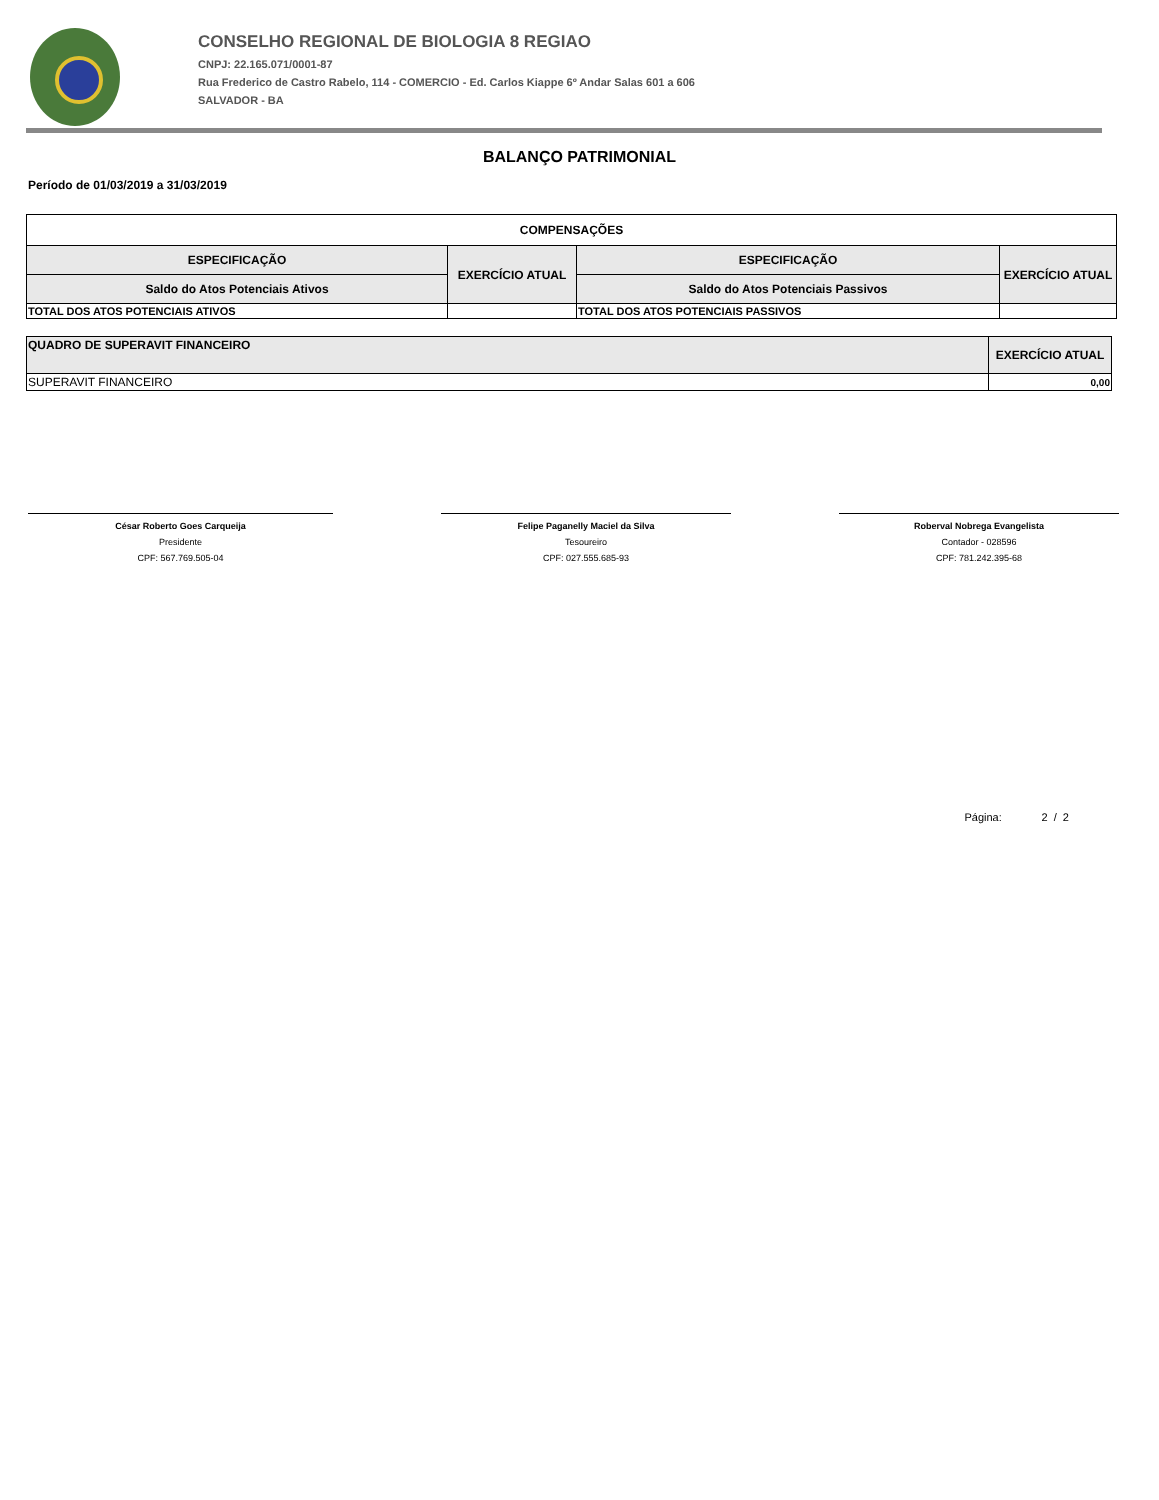CONSELHO REGIONAL DE BIOLOGIA 8 REGIAO
CNPJ: 22.165.071/0001-87
Rua Frederico de Castro Rabelo, 114 - COMERCIO - Ed. Carlos Kiappe 6º Andar Salas 601 a 606
SALVADOR - BA
BALANÇO PATRIMONIAL
Período de 01/03/2019 a 31/03/2019
| COMPENSAÇÕES | | | |
| --- | --- | --- | --- |
| ESPECIFICAÇÃO | EXERCÍCIO ATUAL | ESPECIFICAÇÃO | EXERCÍCIO ATUAL |
| Saldo do Atos Potenciais Ativos | | Saldo do Atos Potenciais Passivos | |
| TOTAL DOS ATOS POTENCIAIS ATIVOS | | TOTAL DOS ATOS POTENCIAIS PASSIVOS | |
| QUADRO DE SUPERAVIT FINANCEIRO | EXERCÍCIO ATUAL |
| --- | --- |
| SUPERAVIT FINANCEIRO | 0,00 |
César Roberto Goes Carqueija
Presidente
CPF: 567.769.505-04
Felipe Paganelly Maciel da Silva
Tesoureiro
CPF: 027.555.685-93
Roberval Nobrega Evangelista
Contador - 028596
CPF: 781.242.395-68
Página: 2 / 2